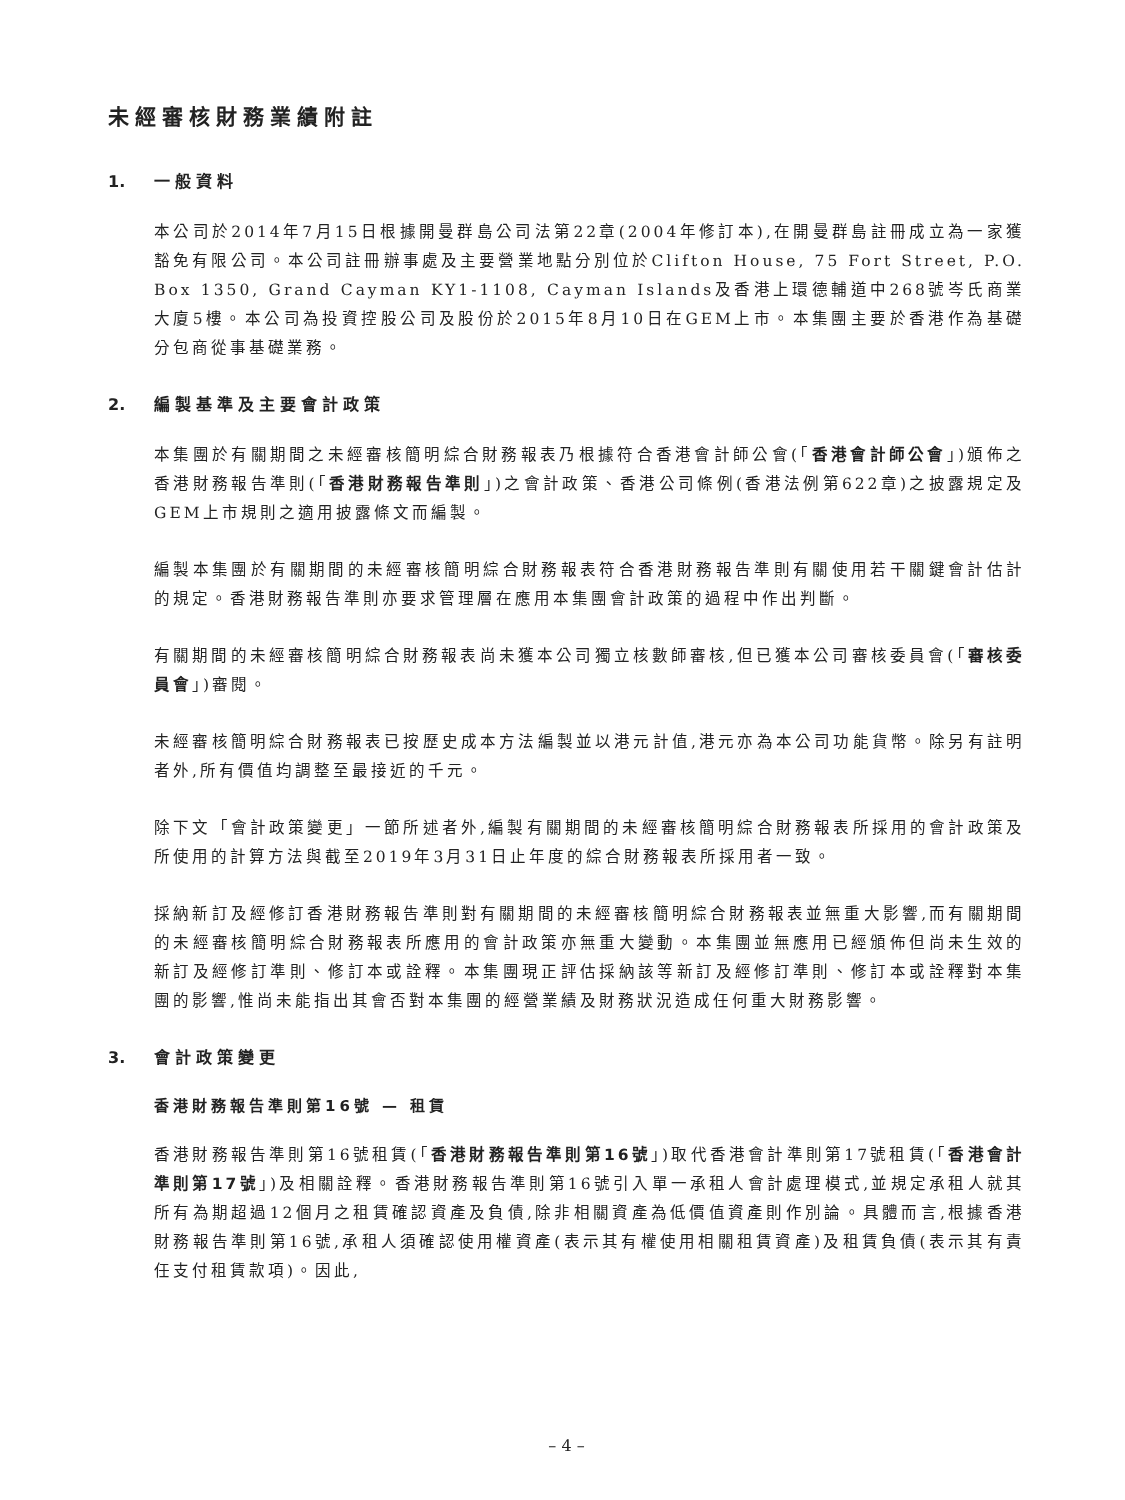未經審核財務業績附註
1. 一般資料
本公司於2014年7月15日根據開曼群島公司法第22章(2004年修訂本),在開曼群島註冊成立為一家獲豁免有限公司。本公司註冊辦事處及主要營業地點分別位於Clifton House, 75 Fort Street, P.O. Box 1350, Grand Cayman KY1-1108, Cayman Islands及香港上環德輔道中268號岑氏商業大廈5樓。本公司為投資控股公司及股份於2015年8月10日在GEM上市。本集團主要於香港作為基礎分包商從事基礎業務。
2. 編製基準及主要會計政策
本集團於有關期間之未經審核簡明綜合財務報表乃根據符合香港會計師公會(「香港會計師公會」)頒佈之香港財務報告準則(「香港財務報告準則」)之會計政策、香港公司條例(香港法例第622章)之披露規定及GEM上市規則之適用披露條文而編製。
編製本集團於有關期間的未經審核簡明綜合財務報表符合香港財務報告準則有關使用若干關鍵會計估計的規定。香港財務報告準則亦要求管理層在應用本集團會計政策的過程中作出判斷。
有關期間的未經審核簡明綜合財務報表尚未獲本公司獨立核數師審核,但已獲本公司審核委員會(「審核委員會」)審閱。
未經審核簡明綜合財務報表已按歷史成本方法編製並以港元計值,港元亦為本公司功能貨幣。除另有註明者外,所有價值均調整至最接近的千元。
除下文「會計政策變更」一節所述者外,編製有關期間的未經審核簡明綜合財務報表所採用的會計政策及所使用的計算方法與截至2019年3月31日止年度的綜合財務報表所採用者一致。
採納新訂及經修訂香港財務報告準則對有關期間的未經審核簡明綜合財務報表並無重大影響,而有關期間的未經審核簡明綜合財務報表所應用的會計政策亦無重大變動。本集團並無應用已經頒佈但尚未生效的新訂及經修訂準則、修訂本或詮釋。本集團現正評估採納該等新訂及經修訂準則、修訂本或詮釋對本集團的影響,惟尚未能指出其會否對本集團的經營業績及財務狀況造成任何重大財務影響。
3. 會計政策變更
香港財務報告準則第16號 — 租賃
香港財務報告準則第16號租賃(「香港財務報告準則第16號」)取代香港會計準則第17號租賃(「香港會計準則第17號」)及相關詮釋。香港財務報告準則第16號引入單一承租人會計處理模式,並規定承租人就其所有為期超過12個月之租賃確認資產及負債,除非相關資產為低價值資產則作別論。具體而言,根據香港財務報告準則第16號,承租人須確認使用權資產(表示其有權使用相關租賃資產)及租賃負債(表示其有責任支付租賃款項)。因此,
– 4 –